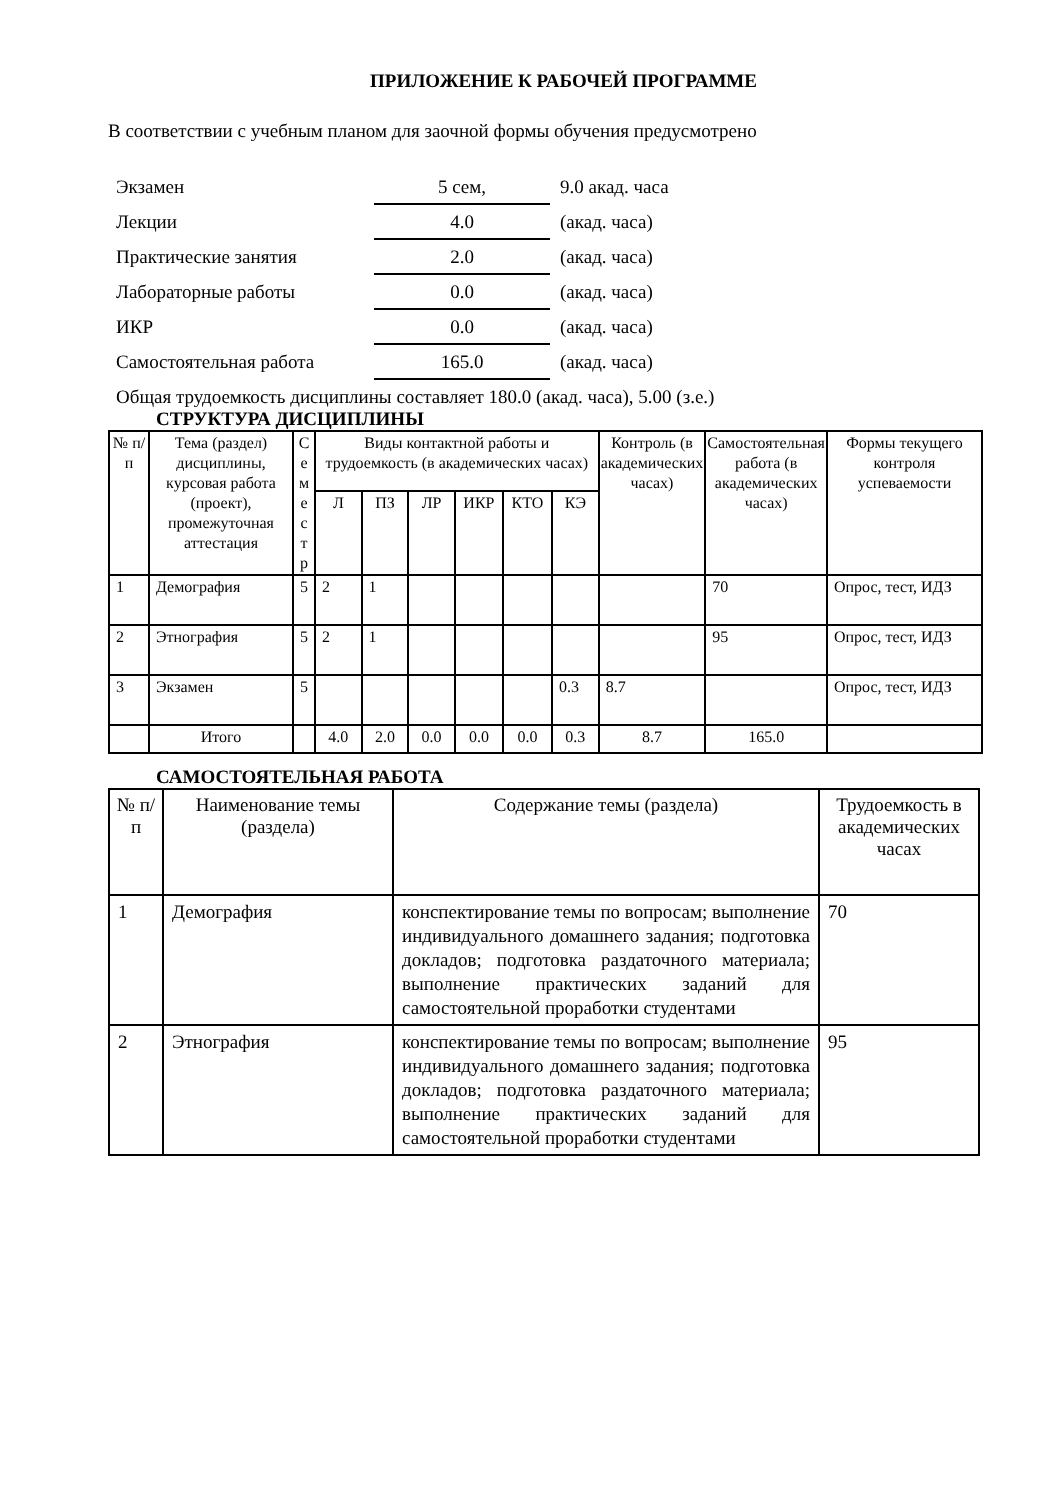ПРИЛОЖЕНИЕ К РАБОЧЕЙ ПРОГРАММЕ
В соответствии с учебным планом для заочной формы обучения предусмотрено
| Экзамен | 5 сем, | 9.0 акад. часа |
| Лекции | 4.0 | (акад. часа) |
| Практические занятия | 2.0 | (акад. часа) |
| Лабораторные работы | 0.0 | (акад. часа) |
| ИКР | 0.0 | (акад. часа) |
| Самостоятельная работа | 165.0 | (акад. часа) |
Общая трудоемкость дисциплины составляет 180.0 (акад. часа), 5.00 (з.е.)
СТРУКТУРА ДИСЦИПЛИНЫ
| № п/п | Тема (раздел) дисциплины, курсовая работа (проект), промежуточная аттестация | С е м е с т р | Виды контактной работы и трудоемкость (в академических часах) | | | | | | Контроль (в академических часах) | Самостоятельная работа (в академических часах) | Формы текущего контроля успеваемости |
| --- | --- | --- | --- | --- | --- | --- | --- | --- | --- | --- | --- |
| | | | Л | ПЗ | ЛР | ИКР | КТО | КЭ | | | |
| 1 | Демография | 5 | 2 | 1 | | | | | | 70 | Опрос, тест, ИДЗ |
| 2 | Этнография | 5 | 2 | 1 | | | | | | 95 | Опрос, тест, ИДЗ |
| 3 | Экзамен | 5 | | | | | | 0.3 | 8.7 | | Опрос, тест, ИДЗ |
| | Итого | | 4.0 | 2.0 | 0.0 | 0.0 | 0.0 | 0.3 | 8.7 | 165.0 | |
САМОСТОЯТЕЛЬНАЯ РАБОТА
| № п/п | Наименование темы (раздела) | Содержание темы (раздела) | Трудоемкость в академических часах |
| --- | --- | --- | --- |
| 1 | Демография | конспектирование темы по вопросам; выполнение индивидуального домашнего задания; подготовка докладов; подготовка раздаточного материала; выполнение практических заданий для самостоятельной проработки студентами | 70 |
| 2 | Этнография | конспектирование темы по вопросам; выполнение индивидуального домашнего задания; подготовка докладов; подготовка раздаточного материала; выполнение практических заданий для самостоятельной проработки студентами | 95 |